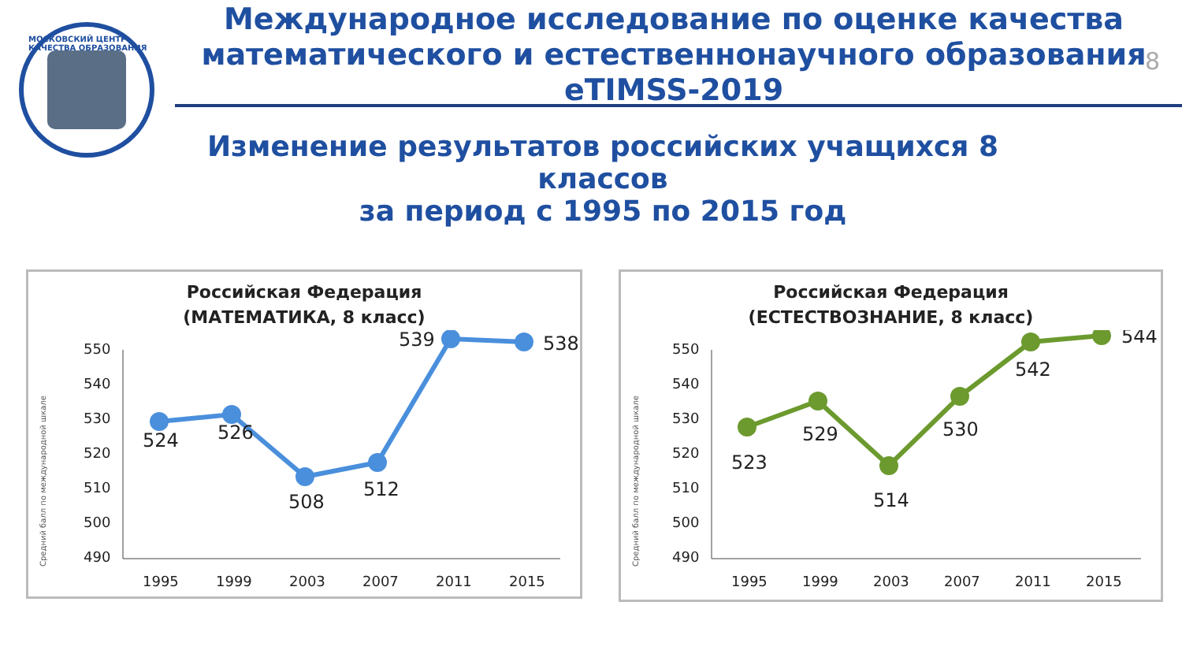МОСКОВСКИЙ ЦЕНТР КАЧЕСТВА ОБРАЗОВАНИЯ
Международное исследование по оценке качества математического и естественнонаучного образования eTIMSS-2019
8
Изменение результатов российских учащихся 8 классов
за период с 1995 по 2015 год
Российская Федерация
(МАТЕМАТИКА, 8 класс)
Средний балл по международной шкале
550
540
530
520
510
500
490
1995
1999
2003
2007
2011
2015
524
526
508
512
539
538
Российская Федерация
(ЕСТЕСТВОЗНАНИЕ, 8 класс)
Средний балл по международной шкале
550
540
530
520
510
500
490
1995
1999
2003
2007
2011
2015
523
529
514
530
542
544